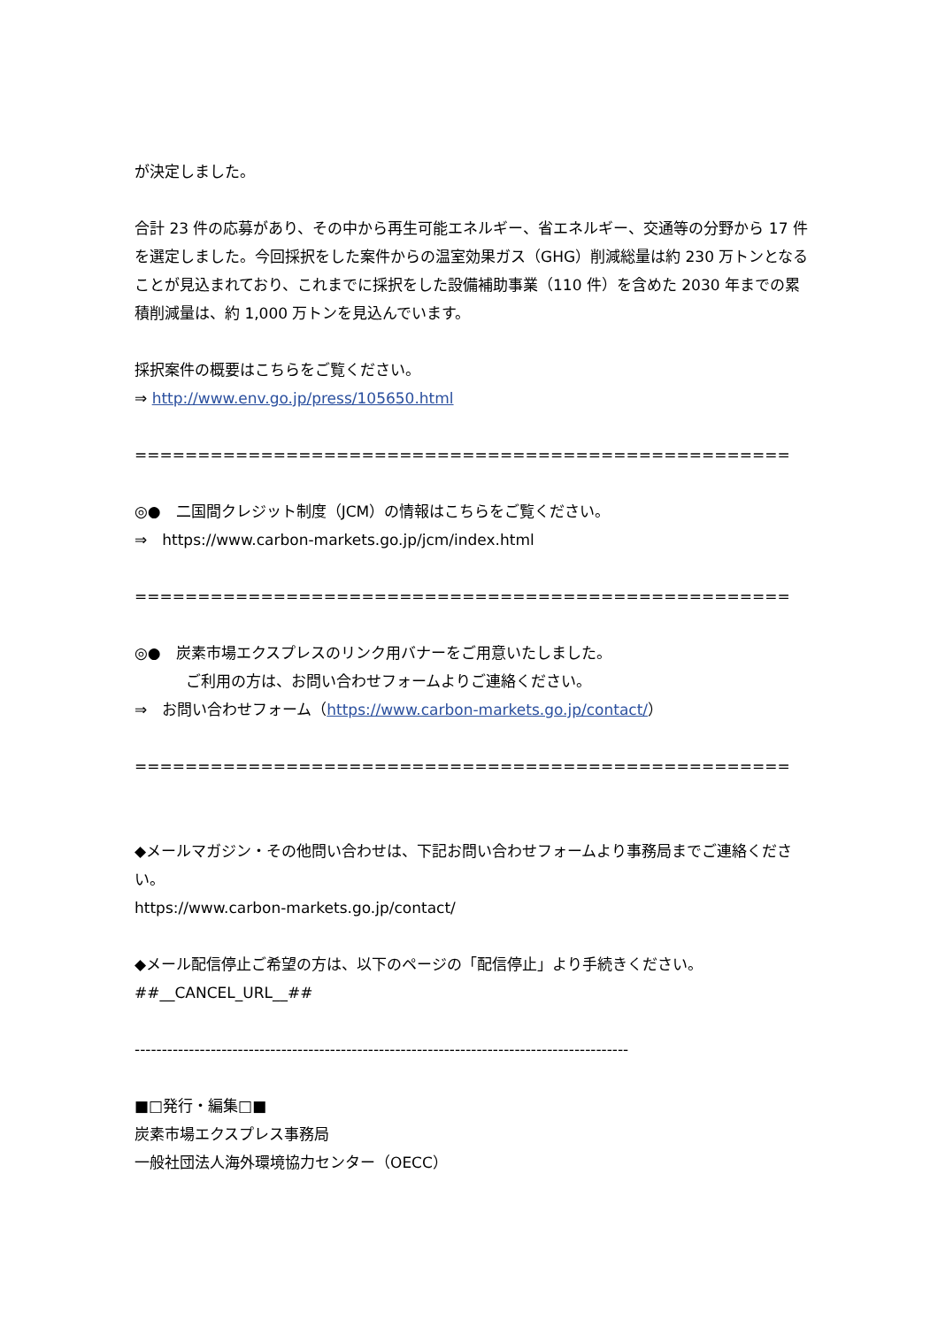が決定しました。
合計 23 件の応募があり、その中から再生可能エネルギー、省エネルギー、交通等の分野から 17 件を選定しました。今回採択をした案件からの温室効果ガス（GHG）削減総量は約 230 万トンとなることが見込まれており、これまでに採択をした設備補助事業（110 件）を含めた 2030 年までの累積削減量は、約 1,000 万トンを見込んでいます。
採択案件の概要はこちらをご覧ください。
⇒ http://www.env.go.jp/press/105650.html
==============================================================================
◎●　二国間クレジット制度（JCM）の情報はこちらをご覧ください。
⇒　https://www.carbon-markets.go.jp/jcm/index.html
==============================================================================
◎●　炭素市場エクスプレスのリンク用バナーをご用意いたしました。
ご利用の方は、お問い合わせフォームよりご連絡ください。
⇒　お問い合わせフォーム（https://www.carbon-markets.go.jp/contact/）
==============================================================================
◆メールマガジン・その他問い合わせは、下記お問い合わせフォームより事務局までご連絡ください。
https://www.carbon-markets.go.jp/contact/
◆メール配信停止ご希望の方は、以下のページの「配信停止」より手続きください。
##__CANCEL_URL__##
-------------------------------------------------------------------------------------------
■□発行・編集□■
炭素市場エクスプレス事務局
一般社団法人海外環境協力センター（OECC）